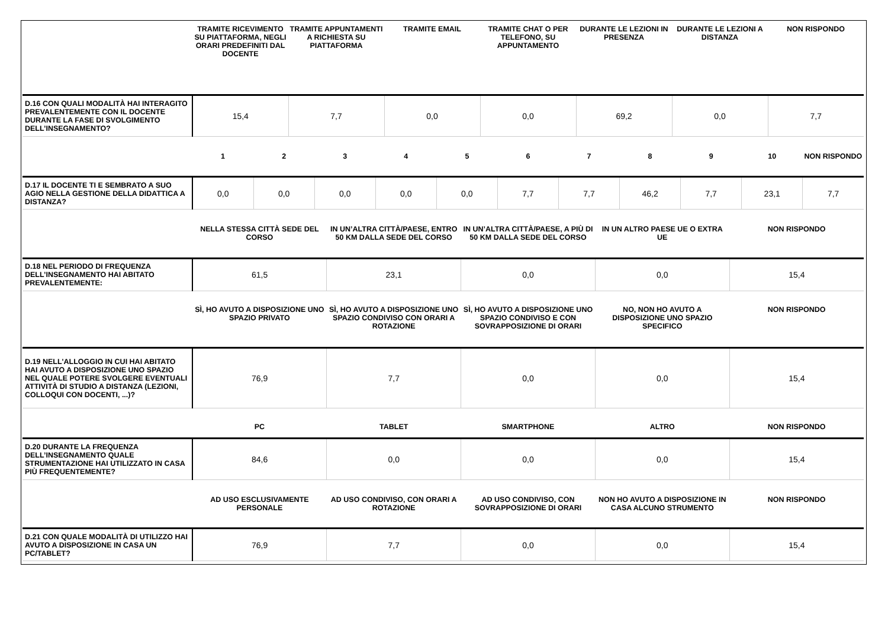| | TRAMITE RICEVIMENTO SU PIATTAFORMA, NEGLI ORARI PREDEFINITI DAL DOCENTE | TRAMITE APPUNTAMENTI A RICHIESTA SU PIATTAFORMA | TRAMITE EMAIL | TRAMITE CHAT O PER TELEFONO, SU APPUNTAMENTO | DURANTE LE LEZIONI IN PRESENZA | DURANTE LE LEZIONI A DISTANZA | NON RISPONDO |
| --- | --- | --- | --- | --- | --- | --- | --- |
| D.16 CON QUALI MODALITÀ HAI INTERAGITO PREVALENTEMENTE CON IL DOCENTE DURANTE LA FASE DI SVOLGIMENTO DELL’INSEGNAMENTO? | 15,4 | 7,7 | 0,0 | 0,0 | 69,2 | 0,0 | 7,7 |
| | 1 | 2 | 3 | 4 | 5 | 6 | 7 | 8 | 9 | 10 | NON RISPONDO |
| --- | --- | --- | --- | --- | --- | --- | --- | --- | --- | --- | --- |
| D.17 IL DOCENTE TI E SEMBRATO A SUO AGIO NELLA GESTIONE DELLA DIDATTICA A DISTANZA? | 0,0 | 0,0 | 0,0 | 0,0 | 0,0 | 7,7 | 7,7 | 46,2 | 7,7 | 23,1 | 7,7 |
| | NELLA STESSA CITTÀ SEDE DEL CORSO | IN UN’ALTRA CITTÀ/PAESE, ENTRO 50 KM DALLA SEDE DEL CORSO | IN UN’ALTRA CITTÀ/PAESE, A PIÙ DI 50 KM DALLA SEDE DEL CORSO | IN UN ALTRO PAESE UE O EXTRA UE | NON RISPONDO |
| --- | --- | --- | --- | --- | --- |
| D.18 NEL PERIODO DI FREQUENZA DELL’INSEGNAMENTO HAI ABITATO PREVALENTEMENTE: | 61,5 | 23,1 | 0,0 | 0,0 | 15,4 |
| | SÌ, HO AVUTO A DISPOSIZIONE UNO SPAZIO PRIVATO | SÌ, HO AVUTO A DISPOSIZIONE UNO SPAZIO CONDIVISO CON ORARI A ROTAZIONE | SÌ, HO AVUTO A DISPOSIZIONE UNO SPAZIO CONDIVISO E CON SOVRAPPOSIZIONE DI ORARI | NO, NON HO AVUTO A DISPOSIZIONE UNO SPAZIO SPECIFICO | NON RISPONDO |
| --- | --- | --- | --- | --- | --- |
| D.19 NELL'ALLOGGIO IN CUI HAI ABITATO HAI AVUTO A DISPOSIZIONE UNO SPAZIO NEL QUALE POTERE SVOLGERE EVENTUALI ATTIVITÀ DI STUDIO A DISTANZA (LEZIONI, COLLOQUI CON DOCENTI, ...)? | 76,9 | 7,7 | 0,0 | 0,0 | 15,4 |
| | PC | TABLET | SMARTPHONE | ALTRO | NON RISPONDO |
| --- | --- | --- | --- | --- | --- |
| D.20 DURANTE LA FREQUENZA DELL’INSEGNAMENTO QUALE STRUMENTAZIONE HAI UTILIZZATO IN CASA PIÙ FREQUENTEMENTE? | 84,6 | 0,0 | 0,0 | 0,0 | 15,4 |
| | AD USO ESCLUSIVAMENTE PERSONALE | AD USO CONDIVISO, CON ORARI A ROTAZIONE | AD USO CONDIVISO, CON SOVRAPPOSIZIONE DI ORARI | NON HO AVUTO A DISPOSIZIONE IN CASA ALCUNO STRUMENTO | NON RISPONDO |
| --- | --- | --- | --- | --- | --- |
| D.21 CON QUALE MODALITÀ DI UTILIZZO HAI AVUTO A DISPOSIZIONE IN CASA UN PC/TABLET? | 76,9 | 7,7 | 0,0 | 0,0 | 15,4 |